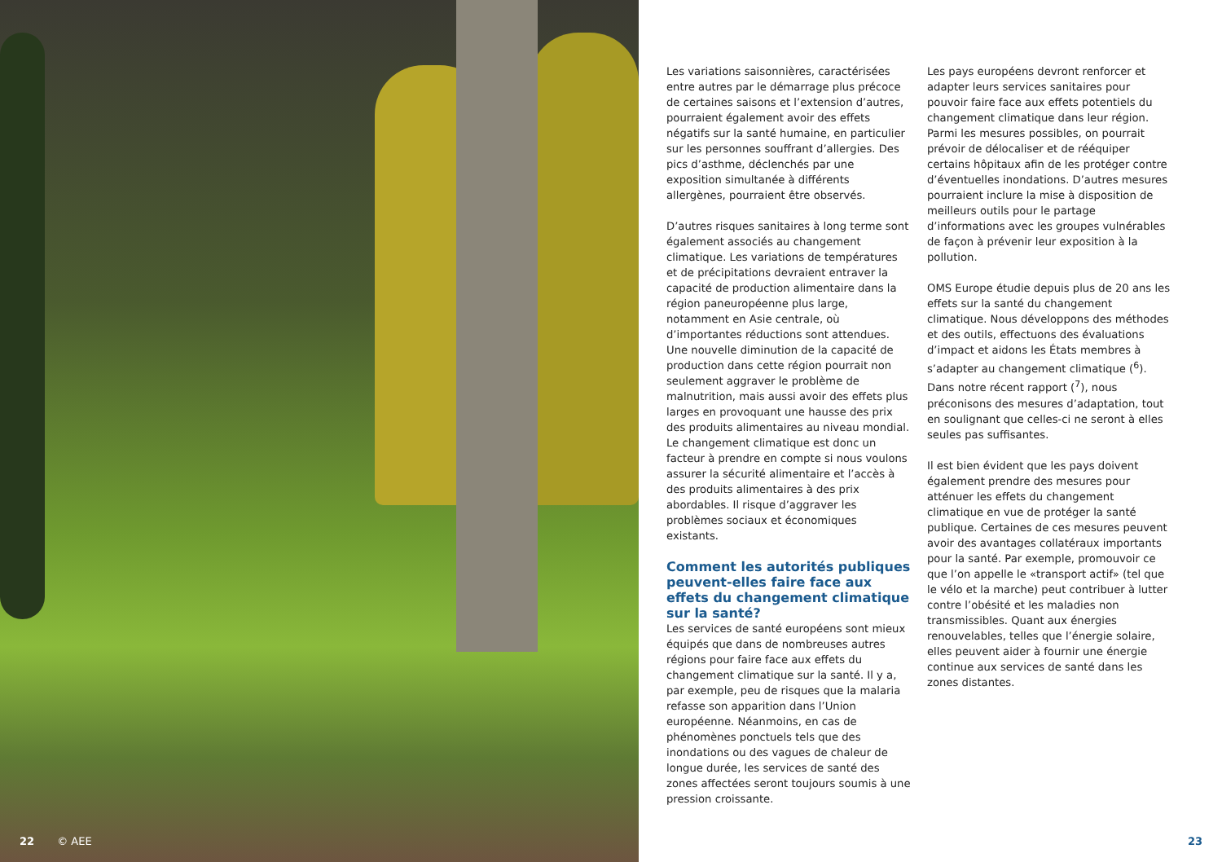22 © AEE
Les variations saisonnières, caractérisées entre autres par le démarrage plus précoce de certaines saisons et l’extension d’autres, pourraient également avoir des effets négatifs sur la santé humaine, en particulier sur les personnes souffrant d’allergies. Des pics d’asthme, déclenchés par une exposition simultanée à différents allergènes, pourraient être observés.
D’autres risques sanitaires à long terme sont également associés au changement climatique. Les variations de températures et de précipitations devraient entraver la capacité de production alimentaire dans la région paneuropéenne plus large, notamment en Asie centrale, où d’importantes réductions sont attendues. Une nouvelle diminution de la capacité de production dans cette région pourrait non seulement aggraver le problème de malnutrition, mais aussi avoir des effets plus larges en provoquant une hausse des prix des produits alimentaires au niveau mondial. Le changement climatique est donc un facteur à prendre en compte si nous voulons assurer la sécurité alimentaire et l’accès à des produits alimentaires à des prix abordables. Il risque d’aggraver les problèmes sociaux et économiques existants.
Comment les autorités publiques peuvent-elles faire face aux effets du changement climatique sur la santé?
Les services de santé européens sont mieux équipés que dans de nombreuses autres régions pour faire face aux effets du changement climatique sur la santé. Il y a, par exemple, peu de risques que la malaria refasse son apparition dans l’Union européenne. Néanmoins, en cas de phénomènes ponctuels tels que des inondations ou des vagues de chaleur de longue durée, les services de santé des zones affectées seront toujours soumis à une pression croissante.
Les pays européens devront renforcer et adapter leurs services sanitaires pour pouvoir faire face aux effets potentiels du changement climatique dans leur région. Parmi les mesures possibles, on pourrait prévoir de délocaliser et de rééquiper certains hôpitaux afin de les protéger contre d’éventuelles inondations. D’autres mesures pourraient inclure la mise à disposition de meilleurs outils pour le partage d’informations avec les groupes vulnérables de façon à prévenir leur exposition à la pollution.
OMS Europe étudie depuis plus de 20 ans les effets sur la santé du changement climatique. Nous développons des méthodes et des outils, effectuons des évaluations d’impact et aidons les États membres à s’adapter au changement climatique (<sup>6</sup>). Dans notre récent rapport (<sup>7</sup>), nous préconisons des mesures d’adaptation, tout en soulignant que celles-ci ne seront à elles seules pas suffisantes.
Il est bien évident que les pays doivent également prendre des mesures pour atténuer les effets du changement climatique en vue de protéger la santé publique. Certaines de ces mesures peuvent avoir des avantages collatéraux importants pour la santé. Par exemple, promouvoir ce que l’on appelle le «transport actif» (tel que le vélo et la marche) peut contribuer à lutter contre l’obésité et les maladies non transmissibles. Quant aux énergies renouvelables, telles que l’énergie solaire, elles peuvent aider à fournir une énergie continue aux services de santé dans les zones distantes.
23